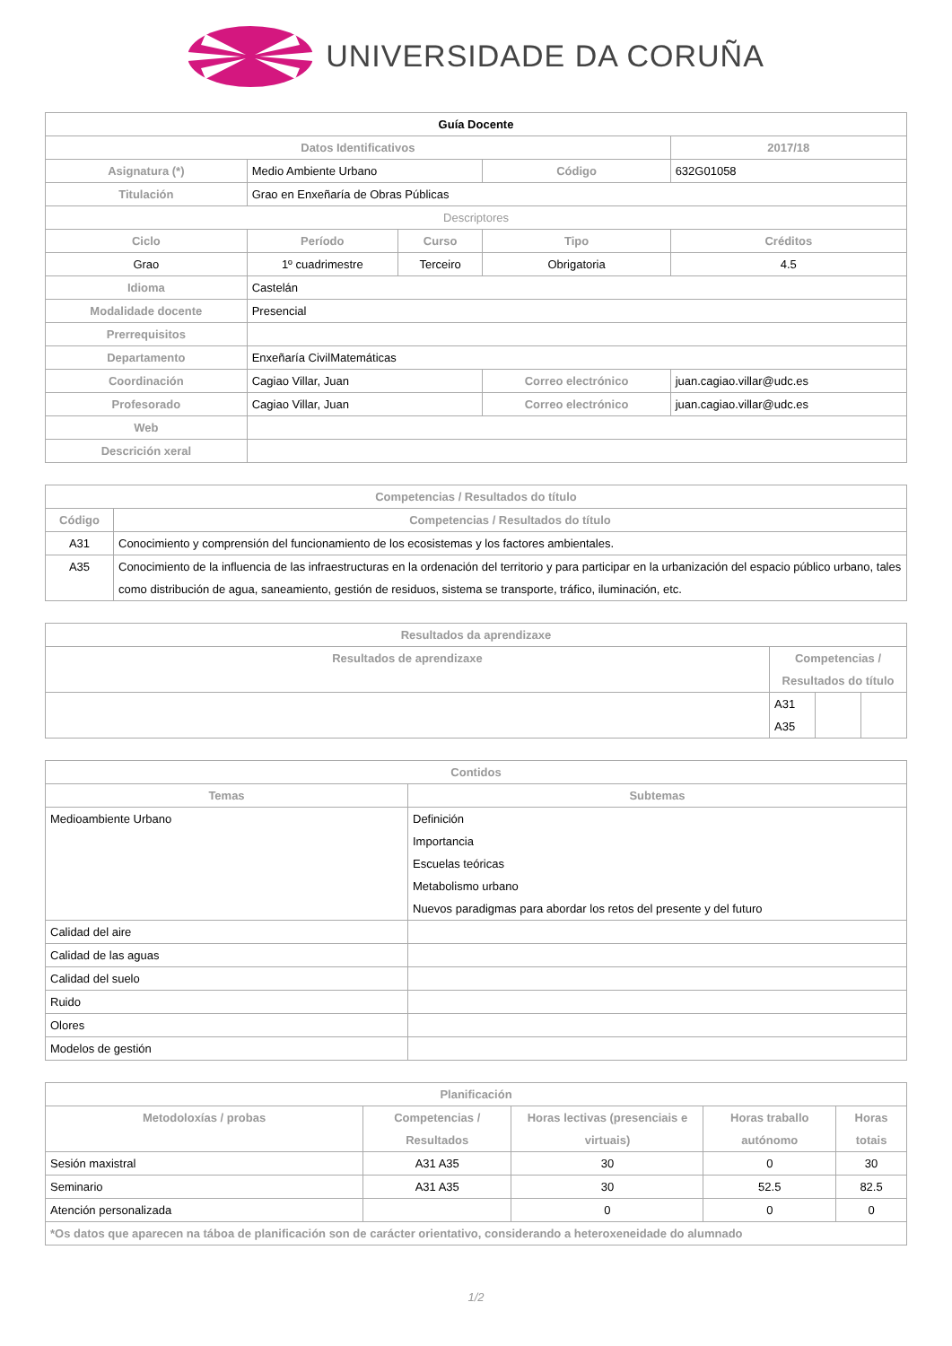UNIVERSIDADE DA CORUÑA
| Guía Docente | | | | | |
| --- | --- | --- | --- | --- | --- |
| Datos Identificativos | | | | | 2017/18 |
| Asignatura (*) | Medio Ambiente Urbano | | Código | | 632G01058 |
| Titulación | Grao en Enxeñaría de Obras Públicas | | | | |
| Descriptores | | | | | |
| Ciclo | Período | Curso | Tipo | | Créditos |
| Grao | 1º cuadrimestre | Terceiro | Obrigatoria | | 4.5 |
| Idioma | Castelán | | | | |
| Modalidade docente | Presencial | | | | |
| Prerrequisitos | | | | | |
| Departamento | Enxeñaría CivilMatemáticas | | | | |
| Coordinación | Cagiao Villar, Juan | | Correo electrónico | juan.cagiao.villar@udc.es | |
| Profesorado | Cagiao Villar, Juan | | Correo electrónico | juan.cagiao.villar@udc.es | |
| Web | | | | | |
| Descrición xeral | | | | | |
| Competencias / Resultados do título | |
| --- | --- |
| Código | Competencias / Resultados do título |
| A31 | Conocimiento y comprensión del funcionamiento de los ecosistemas y los factores ambientales. |
| A35 | Conocimiento de la influencia de las infraestructuras en la ordenación del territorio y para participar en la urbanización del espacio público urbano, tales como distribución de agua, saneamiento, gestión de residuos, sistema se transporte, tráfico, iluminación, etc. |
| Resultados da aprendizaxe | | | |
| --- | --- | --- | --- |
| Resultados de aprendizaxe | Competencias / Resultados do título | | |
| | A31 A35 | | |
| Contidos | |
| --- | --- |
| Temas | Subtemas |
| Medioambiente Urbano | Definición Importancia Escuelas teóricas Metabolismo urbano Nuevos paradigmas para abordar los retos del presente y del futuro |
| Calidad del aire | |
| Calidad de las aguas | |
| Calidad del suelo | |
| Ruido | |
| Olores | |
| Modelos de gestión | |
| Planificación | | | | |
| --- | --- | --- | --- | --- |
| Metodoloxías / probas | Competencias / Resultados | Horas lectivas (presenciais e virtuais) | Horas traballo autónomo | Horas totais |
| Sesión maxistral | A31 A35 | 30 | 0 | 30 |
| Seminario | A31 A35 | 30 | 52.5 | 82.5 |
| Atención personalizada | | 0 | 0 | 0 |
| *Os datos que aparecen na táboa de planificación son de carácter orientativo, considerando a heteroxeneidade do alumnado | | | | |
1/2